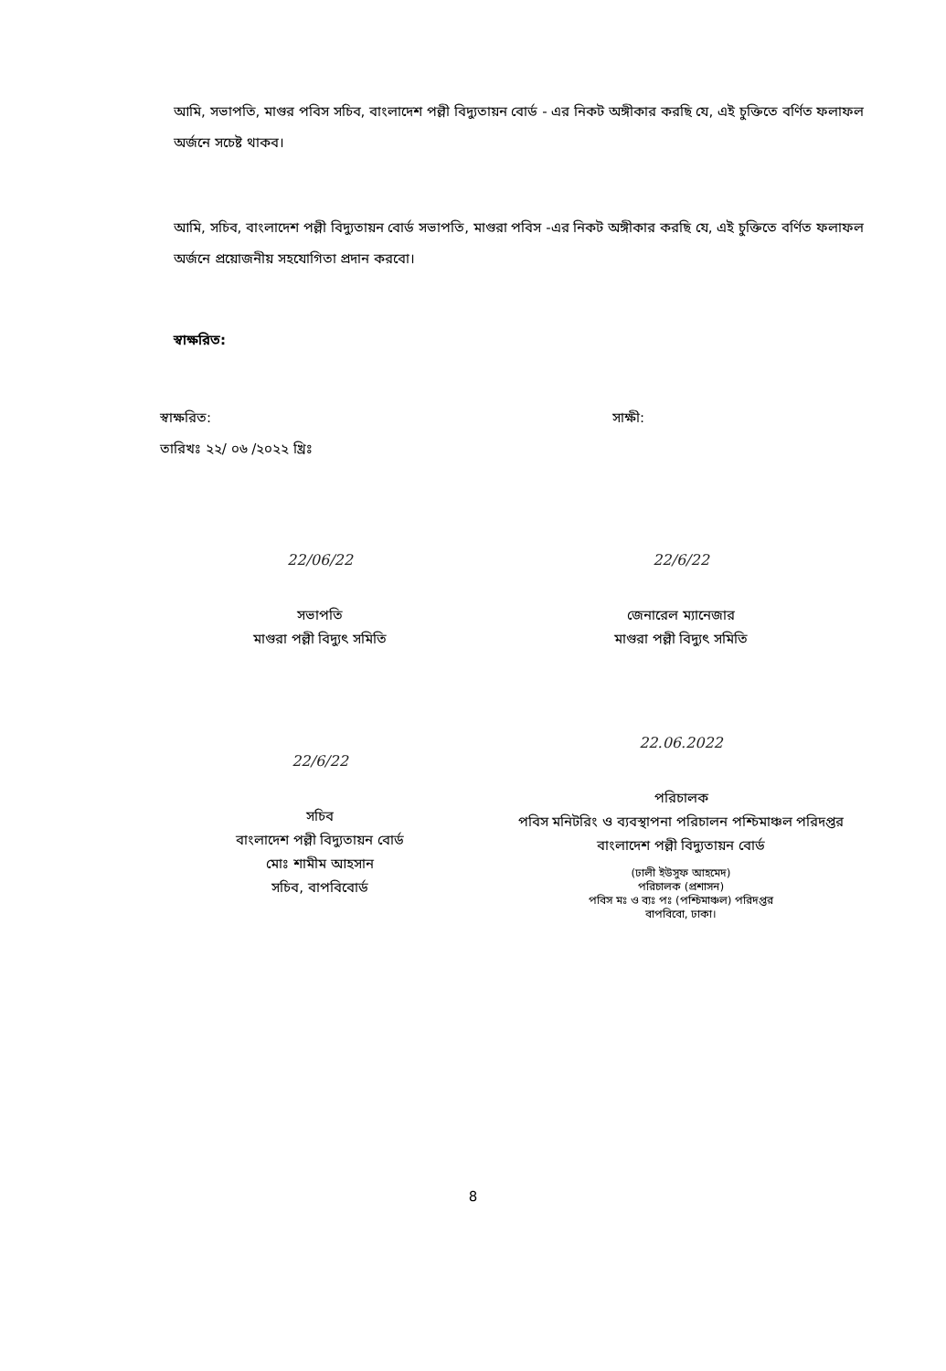আমি, সভাপতি, মাগুর পবিস সচিব, বাংলাদেশ পল্লী বিদ্যুতায়ন বোর্ড - এর নিকট অঙ্গীকার করছি যে, এই চুক্তিতে বর্ণিত ফলাফল অর্জনে সচেষ্ট থাকব।
আমি, সচিব, বাংলাদেশ পল্লী বিদ্যুতায়ন বোর্ড সভাপতি, মাগুরা পবিস -এর নিকট অঙ্গীকার করছি যে, এই চুক্তিতে বর্ণিত ফলাফল অর্জনে প্রয়োজনীয় সহযোগিতা প্রদান করবো।
স্বাক্ষরিত:
স্বাক্ষরিত: সাক্ষী:
তারিখঃ ২২/ ০৬ /২০২২ খ্রিঃ
22/06/22
সভাপতি
মাগুরা পল্লী বিদ্যুৎ সমিতি
22/6/22
জেনারেল ম্যানেজার
মাগুরা পল্লী বিদ্যুৎ সমিতি
22/6/22
সচিব
বাংলাদেশ পল্লী বিদ্যুতায়ন বোর্ড
মোঃ শামীম আহসান
সচিব, বাপবিবোর্ড
22.06.2022
পরিচালক
পবিস মনিটরিং ও ব্যবস্থাপনা পরিচালন পশ্চিমাঞ্চল পরিদপ্তর
বাংলাদেশ পল্লী বিদ্যুতায়ন বোর্ড
(ঢালী ইউসুফ আহমেদ)
পরিচালক (প্রশাসন)
পবিস মঃ ও ব্যঃ পঃ (পশ্চিমাঞ্চল) পরিদপ্তর
বাপবিবো, ঢাকা।
8